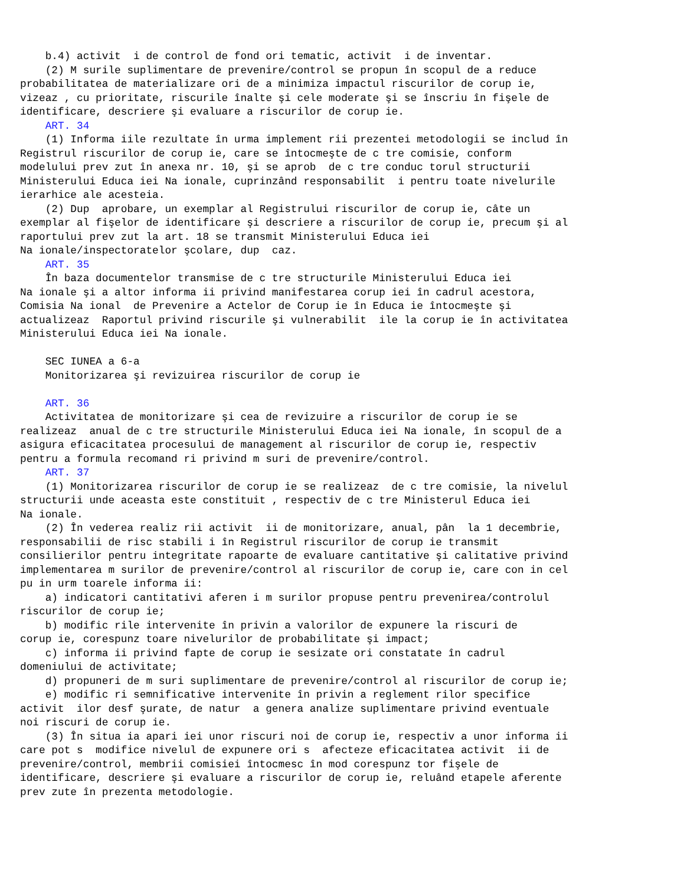b.4) activit  i de control de fond ori tematic, activit  i de inventar.
    (2) M surile suplimentare de prevenire/control se propun în scopul de a reduce
probabilitatea de materializare ori de a minimiza impactul riscurilor de corup ie,
vizeaz , cu prioritate, riscurile înalte şi cele moderate şi se înscriu în fişele de
identificare, descriere şi evaluare a riscurilor de corup ie.
    ART. 34
    (1) Informa iile rezultate în urma implement rii prezentei metodologii se includ în
Registrul riscurilor de corup ie, care se întocmeşte de c tre comisie, conform
modelului prev zut în anexa nr. 10, şi se aprob  de c tre conduc torul structurii
Ministerului Educa iei Na ionale, cuprinzând responsabilit  i pentru toate nivelurile
ierarhice ale acesteia.
    (2) Dup  aprobare, un exemplar al Registrului riscurilor de corup ie, câte un
exemplar al fişelor de identificare şi descriere a riscurilor de corup ie, precum şi al
raportului prev zut la art. 18 se transmit Ministerului Educa iei
Na ionale/inspectoratelor şcolare, dup  caz.
    ART. 35
    În baza documentelor transmise de c tre structurile Ministerului Educa iei
Na ionale şi a altor informa ii privind manifestarea corup iei în cadrul acestora,
Comisia Na ional  de Prevenire a Actelor de Corup ie în Educa ie întocmeşte şi
actualizeaz  Raportul privind riscurile şi vulnerabilit  ile la corup ie în activitatea
Ministerului Educa iei Na ionale.

    SEC IUNEA a 6-a
    Monitorizarea şi revizuirea riscurilor de corup ie

    ART. 36
    Activitatea de monitorizare şi cea de revizuire a riscurilor de corup ie se
realizeaz  anual de c tre structurile Ministerului Educa iei Na ionale, în scopul de a
asigura eficacitatea procesului de management al riscurilor de corup ie, respectiv
pentru a formula recomand ri privind m suri de prevenire/control.
    ART. 37
    (1) Monitorizarea riscurilor de corup ie se realizeaz  de c tre comisie, la nivelul
structurii unde aceasta este constituit , respectiv de c tre Ministerul Educa iei
Na ionale.
    (2) În vederea realiz rii activit  ii de monitorizare, anual, pân  la 1 decembrie,
responsabilii de risc stabili i în Registrul riscurilor de corup ie transmit
consilierilor pentru integritate rapoarte de evaluare cantitative şi calitative privind
implementarea m surilor de prevenire/control al riscurilor de corup ie, care con in cel
pu in urm toarele informa ii:
    a) indicatori cantitativi aferen i m surilor propuse pentru prevenirea/controlul
riscurilor de corup ie;
    b) modific rile intervenite în privin a valorilor de expunere la riscuri de
corup ie, corespunz toare nivelurilor de probabilitate şi impact;
    c) informa ii privind fapte de corup ie sesizate ori constatate în cadrul
domeniului de activitate;
    d) propuneri de m suri suplimentare de prevenire/control al riscurilor de corup ie;
    e) modific ri semnificative intervenite în privin a reglement rilor specifice
activit  ilor desf şurate, de natur  a genera analize suplimentare privind eventuale
noi riscuri de corup ie.
    (3) În situa ia apari iei unor riscuri noi de corup ie, respectiv a unor informa ii
care pot s  modifice nivelul de expunere ori s  afecteze eficacitatea activit  ii de
prevenire/control, membrii comisiei întocmesc în mod corespunz tor fişele de
identificare, descriere şi evaluare a riscurilor de corup ie, reluând etapele aferente
prev zute în prezenta metodologie.